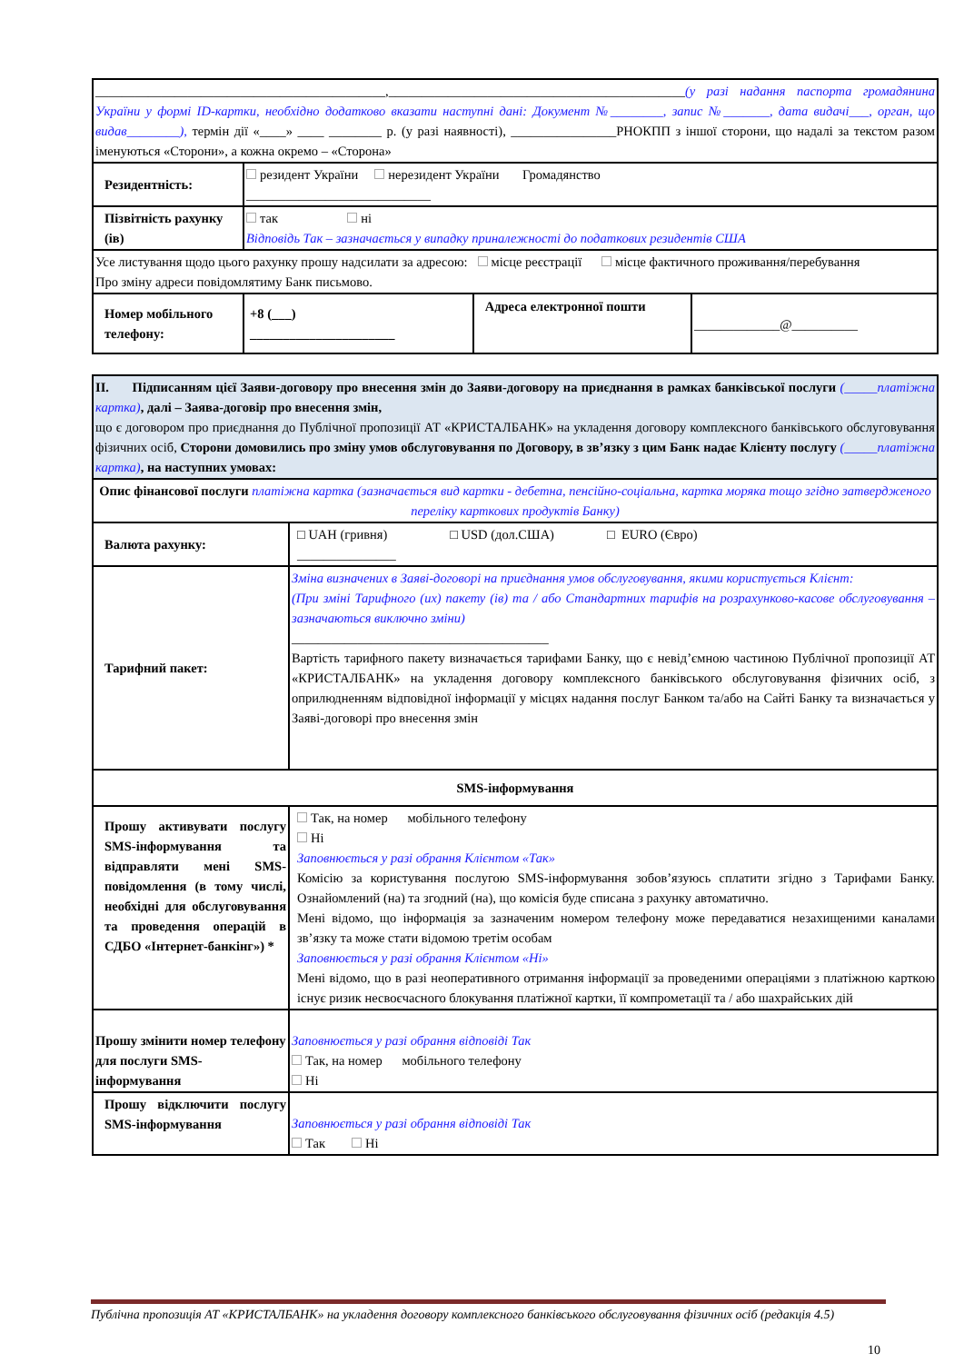| ____________________________________________,_____________________________________________ (у разі надання паспорта громадянина України у формі ID-картки, необхідно додатково вказати наступні дані: Документ №________, запис №_______, дата видачі___, орган, що видав________), термін дії «____» ____ ________ р. (у разі наявності), ________________РНОКПП з іншої сторони, що надалі за текстом разом іменуються «Сторони», а кожна окремо – «Сторона» | | | |
| Резидентність: | резидент України нерезидент України Громадянство ____________________________ | | |
| Пізвітність рахунку (ів) | так ні Відповідь Так – зазначається у випадку приналежності до податкових резидентів США | | |
| Усе листування щодо цього рахунку прошу надсилати за адресою: місце реєстрації місце фактичного проживання/перебування Про зміну адреси повідомлятиму Банк письмово. | | | |
| Номер мобільного телефону: | +8 (___) ______________________ | Адреса електронної пошти | _____________@__________ |
| ІІ. Підписанням цієї Заяви-договору про внесення змін до Заяви-договору на приєднання в рамках банківської послуги (_____платіжна картка) , далі – Заява-договір про внесення змін, що є договором про приєднання до Публічної пропозиції АТ «КРИСТАЛБАНК» на укладення договору комплексного банківського обслуговування фізичних осіб, Сторони домовились про зміну умов обслуговування по Договору, в зв’язку з цим Банк надає Клієнту послугу (_____платіжна картка) , на наступних умовах: | |
| Опис фінансової послуги платіжна картка (зазначається вид картки - дебетна, пенсійно-соціальна, картка моряка тощо згідно затвердженого переліку карткових продуктів Банку) | |
| Валюта рахунку: | □ UAH (гривня) □ USD (дол.США) □ EURO (Євро) _______________ |
| Тарифний пакет: | Зміна визначених в Заяві-договорі на приєднання умов обслуговування, якими користується Клієнт: (При зміні Тарифного (их) пакету (ів) та / або Стандартних тарифів на розрахунково-касове обслуговування – зазначаються виключно зміни) _______________________________________ Вартість тарифного пакету визначається тарифами Банку, що є невід’ємною частиною Публічної пропозиції АТ «КРИСТАЛБАНК» на укладення договору комплексного банківського обслуговування фізичних осіб, з оприлюдненням відповідної інформації у місцях надання послуг Банком та/або на Сайті Банку та визначається у Заяві-договорі про внесення змін |
| SMS-інформування | |
| Прошу активувати послугу SMS-інформування та відправляти мені SMS- повідомлення (в тому числі, необхідні для обслуговування та проведення операцій в СДБО «Інтернет-банкінг») * | Так, на номер мобільного телефону Ні Заповнюється у разі обрання Клієнтом «Так» Комісію за користування послугою SMS-інформування зобов’язуюсь сплатити згідно з Тарифами Банку. Ознайомлений (на) та згодний (на), що комісія буде списана з рахунку автоматично. Мені відомо, що інформація за зазначеним номером телефону може передаватися незахищеними каналами зв’язку та може стати відомою третім особам Заповнюється у разі обрання Клієнтом «Ні» Мені відомо, що в разі неоперативного отримання інформації за проведеними операціями з платіжною карткою існує ризик несвоєчасного блокування платіжної картки, її компрометації та / або шахрайських дій |
| Прошу змінити номер телефону для послуги SMS-інформування | Заповнюється у разі обрання відповіді Так Так, на номер мобільного телефону Ні |
| Прошу відключити послугу SMS-інформування | Заповнюється у разі обрання відповіді Так Так Ні |
Публічна пропозиція АТ «КРИСТАЛБАНК» на укладення договору комплексного банківського обслуговування фізичних осіб (редакція 4.5)
10